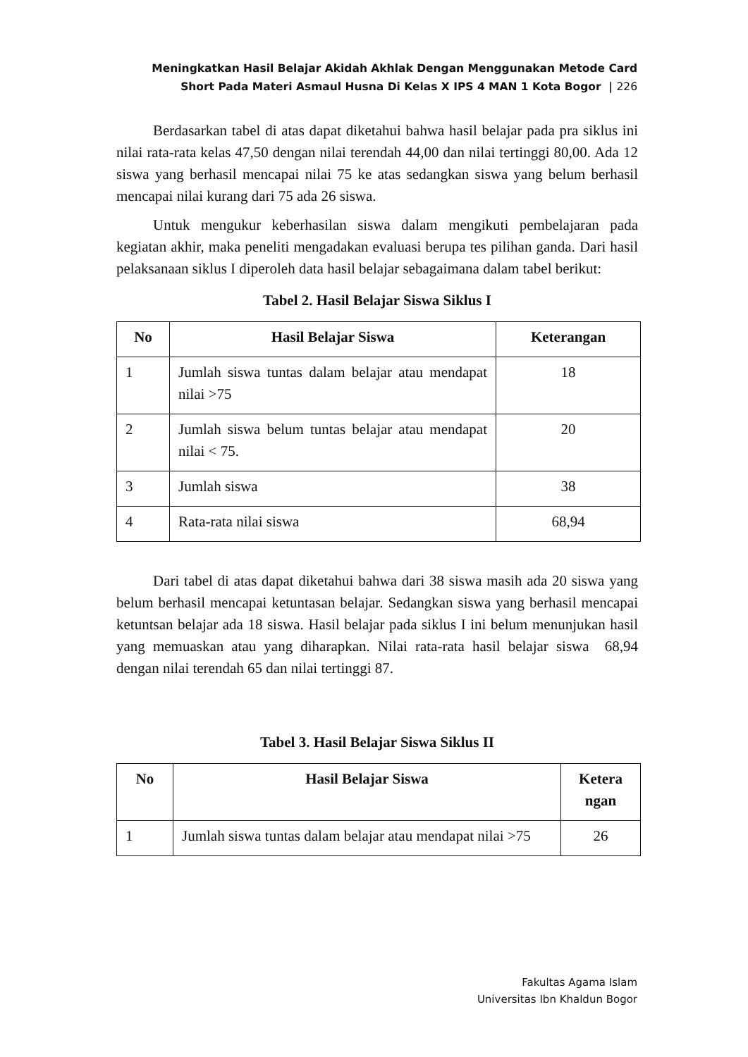Meningkatkan Hasil Belajar Akidah Akhlak Dengan Menggunakan Metode Card
Short Pada Materi Asmaul Husna Di Kelas X IPS 4 MAN 1 Kota Bogor | 226
Berdasarkan tabel di atas dapat diketahui bahwa hasil belajar pada pra siklus ini nilai rata-rata kelas 47,50 dengan nilai terendah 44,00 dan nilai tertinggi 80,00. Ada 12 siswa yang berhasil mencapai nilai 75 ke atas sedangkan siswa yang belum berhasil mencapai nilai kurang dari 75 ada 26 siswa.
Untuk mengukur keberhasilan siswa dalam mengikuti pembelajaran pada kegiatan akhir, maka peneliti mengadakan evaluasi berupa tes pilihan ganda. Dari hasil pelaksanaan siklus I diperoleh data hasil belajar sebagaimana dalam tabel berikut:
Tabel 2. Hasil Belajar Siswa Siklus I
| No | Hasil Belajar Siswa | Keterangan |
| --- | --- | --- |
| 1 | Jumlah siswa tuntas dalam belajar atau mendapat nilai >75 | 18 |
| 2 | Jumlah siswa belum tuntas belajar atau mendapat nilai < 75. | 20 |
| 3 | Jumlah siswa | 38 |
| 4 | Rata-rata nilai siswa | 68,94 |
Dari tabel di atas dapat diketahui bahwa dari 38 siswa masih ada 20 siswa yang belum berhasil mencapai ketuntasan belajar. Sedangkan siswa yang berhasil mencapai ketuntsan belajar ada 18 siswa. Hasil belajar pada siklus I ini belum menunjukan hasil yang memuaskan atau yang diharapkan. Nilai rata-rata hasil belajar siswa 68,94 dengan nilai terendah 65 dan nilai tertinggi 87.
Tabel 3. Hasil Belajar Siswa Siklus II
| No | Hasil Belajar Siswa | Ketera ngan |
| --- | --- | --- |
| 1 | Jumlah siswa tuntas dalam belajar atau mendapat nilai >75 | 26 |
Fakultas Agama Islam
Universitas Ibn Khaldun Bogor